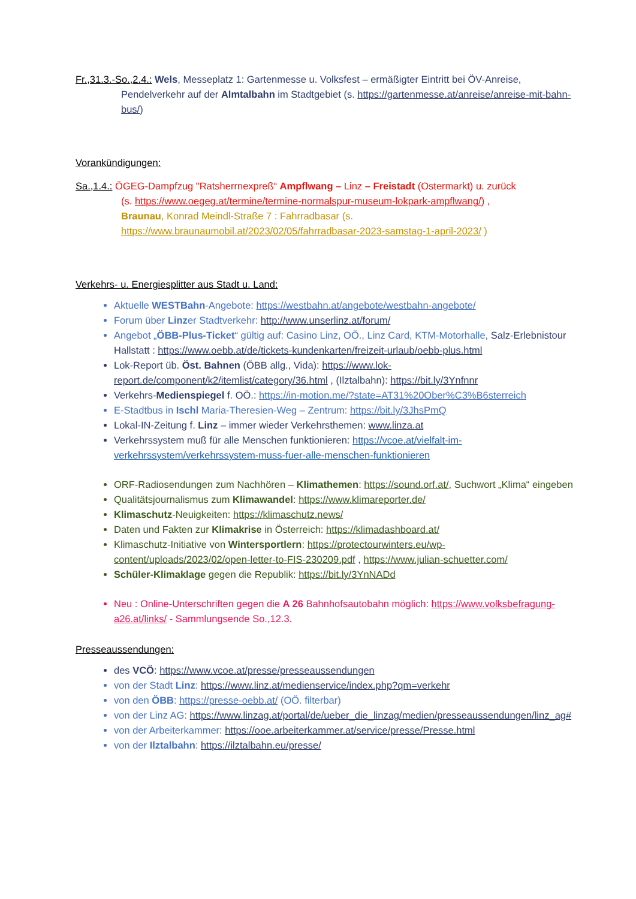Fr.,31.3.-So.,2.4.: Wels, Messeplatz 1: Gartenmesse u. Volksfest – ermäßigter Eintritt bei ÖV-Anreise,
Pendelverkehr auf der Almtalbahn im Stadtgebiet (s. https://gartenmesse.at/anreise/anreise-mit-bahn-bus/)
Vorankündigungen:
Sa.,1.4.: ÖGEG-Dampfzug "Ratsherrnexpreß“ Ampflwang – Linz – Freistadt (Ostermarkt) u. zurück
(s. https://www.oegeg.at/termine/termine-normalspur-museum-lokpark-ampflwang/) ,
Braunau, Konrad Meindl-Straße 7 : Fahrradbasar (s. https://www.braunaumobil.at/2023/02/05/fahrradbasar-2023-samstag-1-april-2023/ )
Verkehrs- u. Energiesplitter aus Stadt u. Land:
Aktuelle WESTBahn-Angebote: https://westbahn.at/angebote/westbahn-angebote/
Forum über Linzer Stadtverkehr: http://www.unserlinz.at/forum/
Angebot „ÖBB-Plus-Ticket“ gültig auf: Casino Linz, OÖ., Linz Card, KTM-Motorhalle, Salz-Erlebnistour Hallstatt : https://www.oebb.at/de/tickets-kundenkarten/freizeit-urlaub/oebb-plus.html
Lok-Report üb. Öst. Bahnen (ÖBB allg., Vida): https://www.lok-report.de/component/k2/itemlist/category/36.html , (Ilztalbahn): https://bit.ly/3Ynfnnr
Verkehrs-Medienspiegel f. OÖ.: https://in-motion.me/?state=AT31%20Ober%C3%B6sterreich
E-Stadtbus in Ischl Maria-Theresien-Weg – Zentrum: https://bit.ly/3JhsPmQ
Lokal-IN-Zeitung f. Linz – immer wieder Verkehrsthemen: www.linza.at
Verkehrssystem muß für alle Menschen funktionieren: https://vcoe.at/vielfalt-im-verkehrssystem/verkehrssystem-muss-fuer-alle-menschen-funktionieren
ORF-Radiosendungen zum Nachhören – Klimathemen: https://sound.orf.at/, Suchwort „Klima“ eingeben
Qualitätsjournalismus zum Klimawandel: https://www.klimareporter.de/
Klimaschutz-Neuigkeiten: https://klimaschutz.news/
Daten und Fakten zur Klimakrise in Österreich: https://klimadashboard.at/
Klimaschutz-Initiative von Wintersportlern: https://protectourwinters.eu/wp-content/uploads/2023/02/open-letter-to-FIS-230209.pdf , https://www.julian-schuetter.com/
Schüler-Klimaklage gegen die Republik: https://bit.ly/3YnNADd
Neu : Online-Unterschriften gegen die A 26 Bahnhofsautobahn möglich: https://www.volksbefragung-a26.at/links/ - Sammlungsende So.,12.3.
Presseaussendungen:
des VCÖ: https://www.vcoe.at/presse/presseaussendungen
von der Stadt Linz: https://www.linz.at/medienservice/index.php?qm=verkehr
von den ÖBB: https://presse-oebb.at/ (OÖ. filterbar)
von der Linz AG: https://www.linzag.at/portal/de/ueber_die_linzag/medien/presseaussendungen/linz_ag#
von der Arbeiterkammer: https://ooe.arbeiterkammer.at/service/presse/Presse.html
von der Ilztalbahn: https://ilztalbahn.eu/presse/